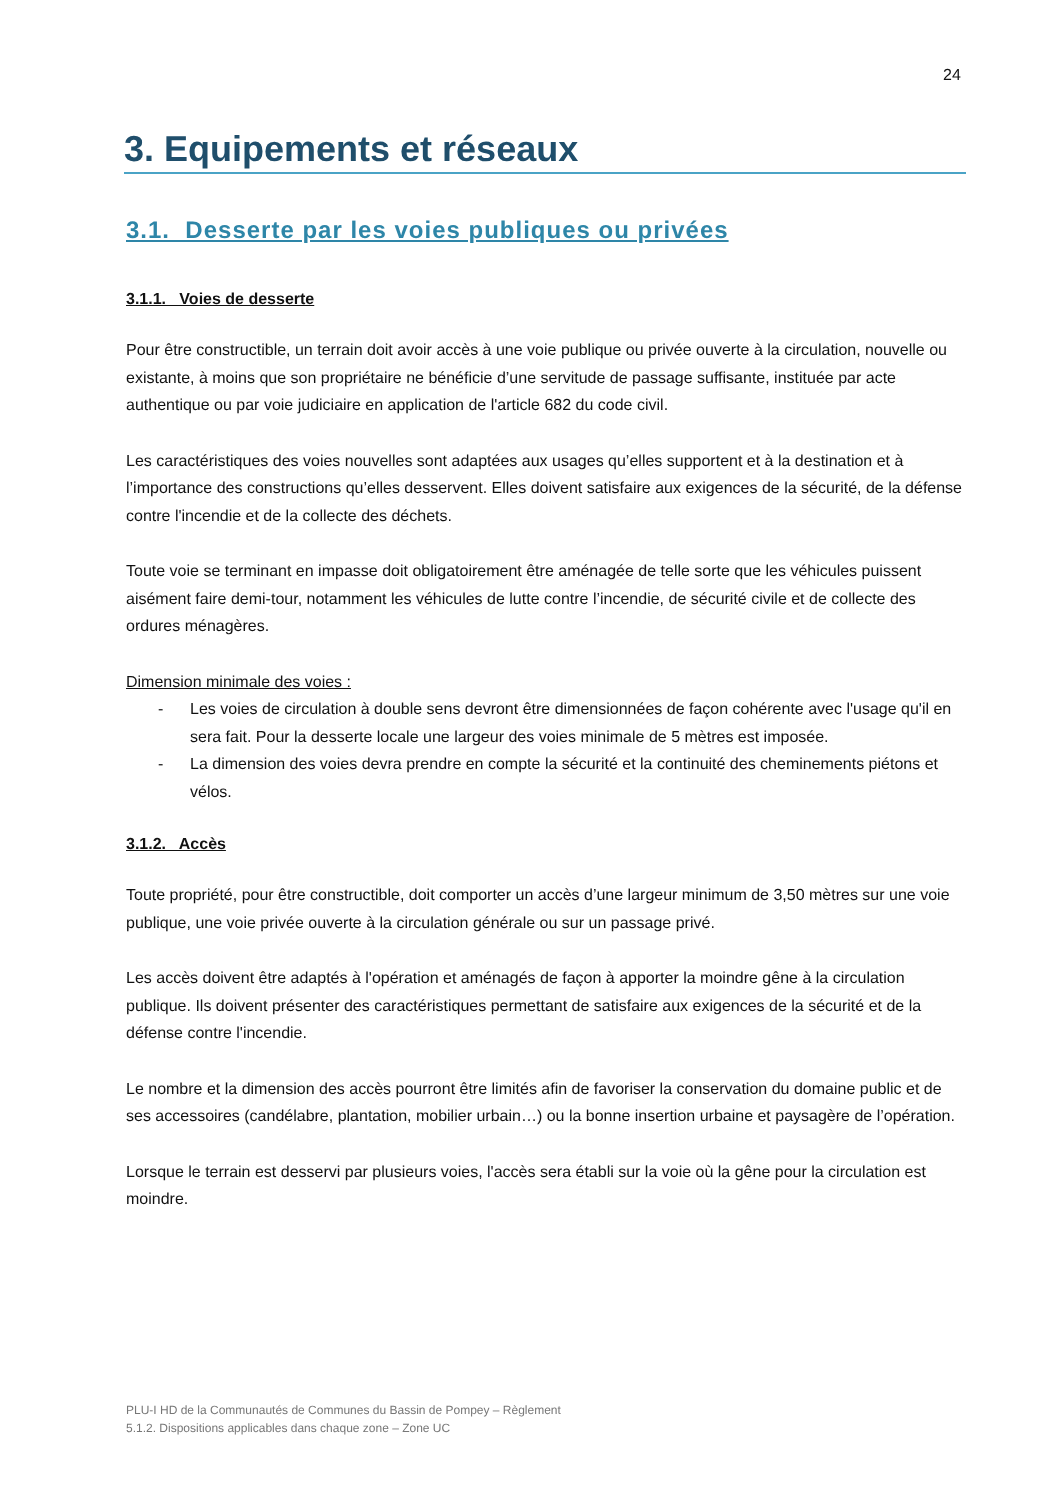24
3. Equipements et réseaux
3.1. Desserte par les voies publiques ou privées
3.1.1. Voies de desserte
Pour être constructible, un terrain doit avoir accès à une voie publique ou privée ouverte à la circulation, nouvelle ou existante, à moins que son propriétaire ne bénéficie d’une servitude de passage suffisante, instituée par acte authentique ou par voie judiciaire en application de l'article 682 du code civil.
Les caractéristiques des voies nouvelles sont adaptées aux usages qu’elles supportent et à la destination et à l’importance des constructions qu’elles desservent. Elles doivent satisfaire aux exigences de la sécurité, de la défense contre l'incendie et de la collecte des déchets.
Toute voie se terminant en impasse doit obligatoirement être aménagée de telle sorte que les véhicules puissent aisément faire demi-tour, notamment les véhicules de lutte contre l’incendie, de sécurité civile et de collecte des ordures ménagères.
Dimension minimale des voies :
- Les voies de circulation à double sens devront être dimensionnées de façon cohérente avec l'usage qu'il en sera fait. Pour la desserte locale une largeur des voies minimale de 5 mètres est imposée.
- La dimension des voies devra prendre en compte la sécurité et la continuité des cheminements piétons et vélos.
3.1.2. Accès
Toute propriété, pour être constructible, doit comporter un accès d’une largeur minimum de 3,50 mètres sur une voie publique, une voie privée ouverte à la circulation générale ou sur un passage privé.
Les accès doivent être adaptés à l'opération et aménagés de façon à apporter la moindre gêne à la circulation publique. Ils doivent présenter des caractéristiques permettant de satisfaire aux exigences de la sécurité et de la défense contre l'incendie.
Le nombre et la dimension des accès pourront être limités afin de favoriser la conservation du domaine public et de ses accessoires (candélabre, plantation, mobilier urbain…) ou la bonne insertion urbaine et paysagère de l’opération.
Lorsque le terrain est desservi par plusieurs voies, l'accès sera établi sur la voie où la gêne pour la circulation est moindre.
PLU-I HD de la Communautés de Communes du Bassin de Pompey – Règlement
5.1.2. Dispositions applicables dans chaque zone – Zone UC